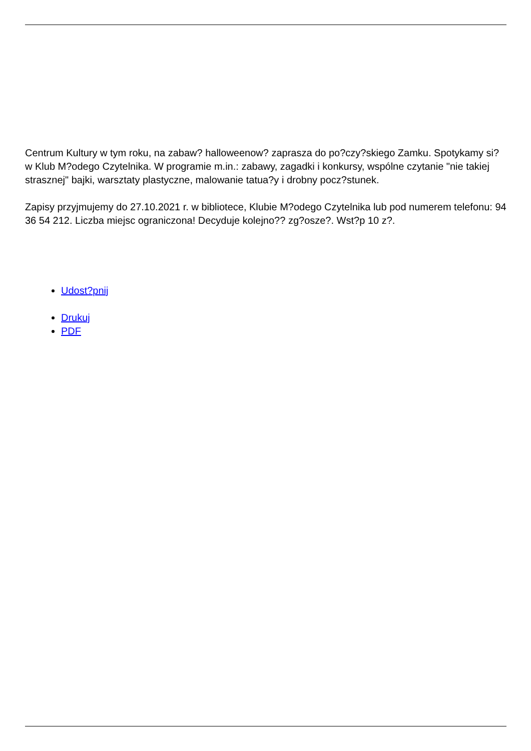Centrum Kultury w tym roku, na zabaw? halloweenow? zaprasza do po?czy?skiego Zamku. Spotykamy si? w Klub M?odego Czytelnika. W programie m.in.: zabawy, zagadki i konkursy, wspólne czytanie "nie takiej strasznej" bajki, warsztaty plastyczne, malowanie tatua?y i drobny pocz?stunek.
Zapisy przyjmujemy do 27.10.2021 r. w bibliotece, Klubie M?odego Czytelnika lub pod numerem telefonu: 94 36 54 212. Liczba miejsc ograniczona! Decyduje kolejno?? zg?osze?. Wst?p 10 z?.
Udost?pnij
Drukuj
PDF